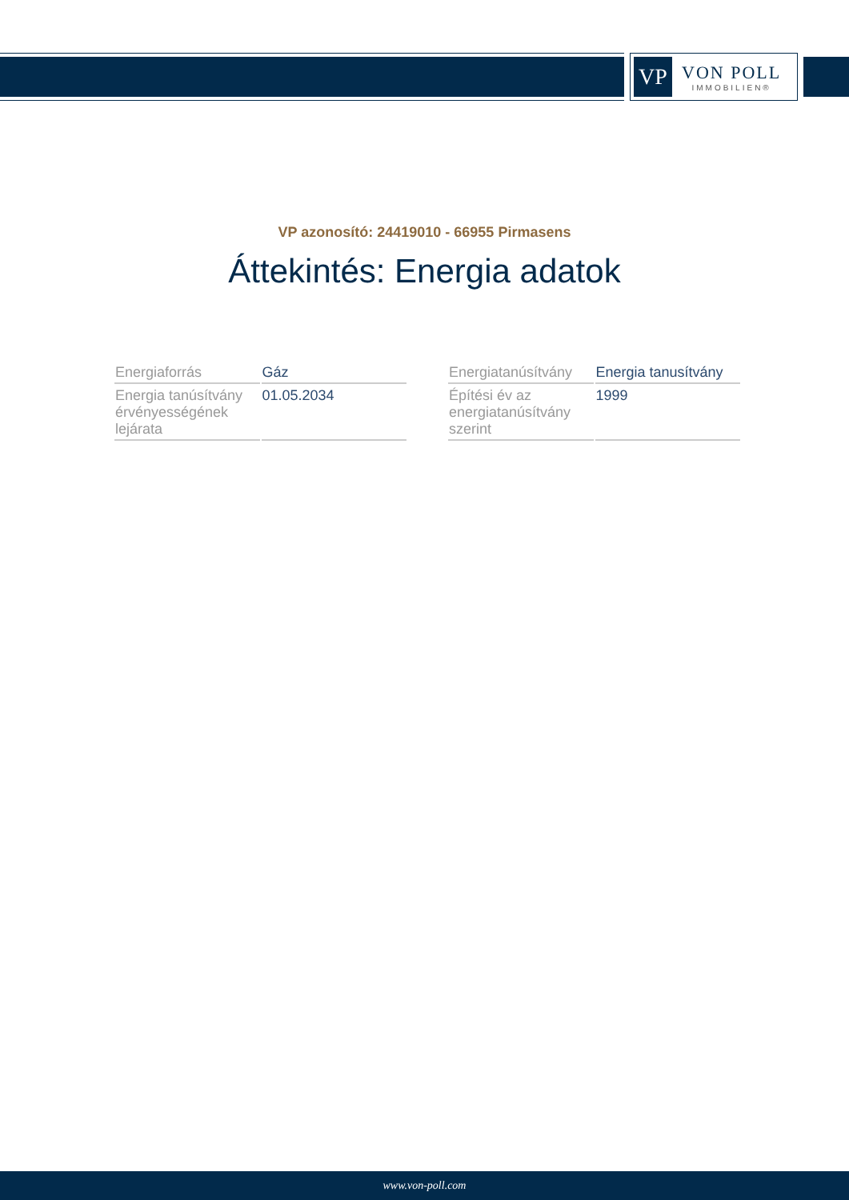VP
VON POLL
IMMOBILIEN®
VP azonosító: 24419010 - 66955 Pirmasens
Áttekintés: Energia adatok
| Energiaforrás | Gáz |
| Energia tanúsítvány érvényességének lejárata | 01.05.2034 |
| Energiatanúsítvány | Energia tanusítvány |
| Építési év az energiatanúsítvány szerint | 1999 |
www.von-poll.com